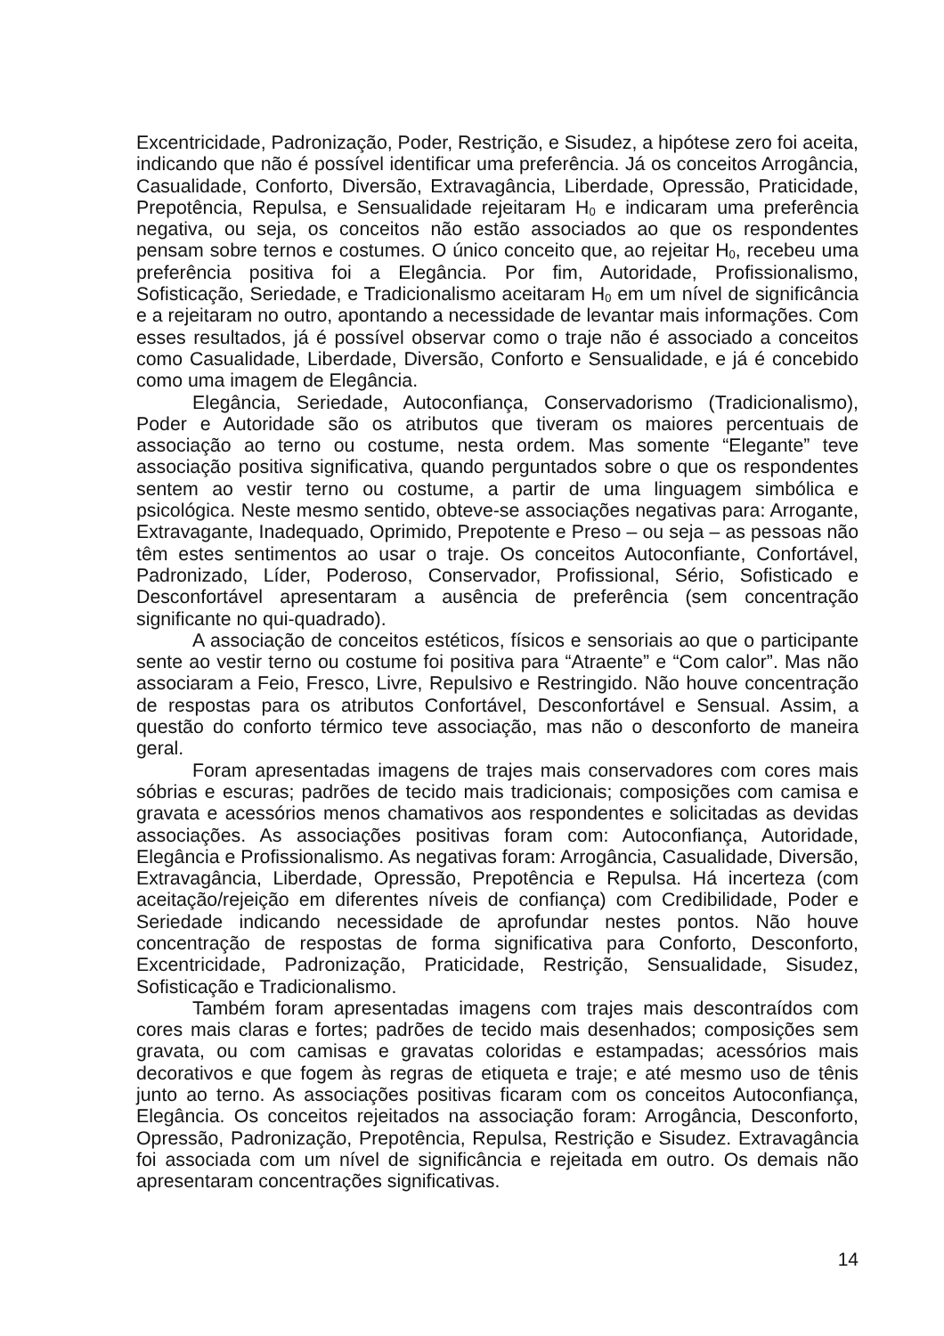Excentricidade, Padronização, Poder, Restrição, e Sisudez, a hipótese zero foi aceita, indicando que não é possível identificar uma preferência. Já os conceitos Arrogância, Casualidade, Conforto, Diversão, Extravagância, Liberdade, Opressão, Praticidade, Prepotência, Repulsa, e Sensualidade rejeitaram H<sub>0</sub> e indicaram uma preferência negativa, ou seja, os conceitos não estão associados ao que os respondentes pensam sobre ternos e costumes. O único conceito que, ao rejeitar H<sub>0</sub>, recebeu uma preferência positiva foi a Elegância. Por fim, Autoridade, Profissionalismo, Sofisticação, Seriedade, e Tradicionalismo aceitaram H<sub>0</sub> em um nível de significância e a rejeitaram no outro, apontando a necessidade de levantar mais informações. Com esses resultados, já é possível observar como o traje não é associado a conceitos como Casualidade, Liberdade, Diversão, Conforto e Sensualidade, e já é concebido como uma imagem de Elegância.
Elegância, Seriedade, Autoconfiança, Conservadorismo (Tradicionalismo), Poder e Autoridade são os atributos que tiveram os maiores percentuais de associação ao terno ou costume, nesta ordem. Mas somente “Elegante” teve associação positiva significativa, quando perguntados sobre o que os respondentes sentem ao vestir terno ou costume, a partir de uma linguagem simbólica e psicológica. Neste mesmo sentido, obteve-se associações negativas para: Arrogante, Extravagante, Inadequado, Oprimido, Prepotente e Preso – ou seja – as pessoas não têm estes sentimentos ao usar o traje. Os conceitos Autoconfiante, Confortável, Padronizado, Líder, Poderoso, Conservador, Profissional, Sério, Sofisticado e Desconfortável apresentaram a ausência de preferência (sem concentração significante no qui-quadrado).
A associação de conceitos estéticos, físicos e sensoriais ao que o participante sente ao vestir terno ou costume foi positiva para “Atraente” e “Com calor”. Mas não associaram a Feio, Fresco, Livre, Repulsivo e Restringido. Não houve concentração de respostas para os atributos Confortável, Desconfortável e Sensual. Assim, a questão do conforto térmico teve associação, mas não o desconforto de maneira geral.
Foram apresentadas imagens de trajes mais conservadores com cores mais sóbrias e escuras; padrões de tecido mais tradicionais; composições com camisa e gravata e acessórios menos chamativos aos respondentes e solicitadas as devidas associações. As associações positivas foram com: Autoconfiança, Autoridade, Elegância e Profissionalismo. As negativas foram: Arrogância, Casualidade, Diversão, Extravagância, Liberdade, Opressão, Prepotência e Repulsa. Há incerteza (com aceitação/rejeição em diferentes níveis de confiança) com Credibilidade, Poder e Seriedade indicando necessidade de aprofundar nestes pontos. Não houve concentração de respostas de forma significativa para Conforto, Desconforto, Excentricidade, Padronização, Praticidade, Restrição, Sensualidade, Sisudez, Sofisticação e Tradicionalismo.
Também foram apresentadas imagens com trajes mais descontraídos com cores mais claras e fortes; padrões de tecido mais desenhados; composições sem gravata, ou com camisas e gravatas coloridas e estampadas; acessórios mais decorativos e que fogem às regras de etiqueta e traje; e até mesmo uso de tênis junto ao terno. As associações positivas ficaram com os conceitos Autoconfiança, Elegância. Os conceitos rejeitados na associação foram: Arrogância, Desconforto, Opressão, Padronização, Prepotência, Repulsa, Restrição e Sisudez. Extravagância foi associada com um nível de significância e rejeitada em outro. Os demais não apresentaram concentrações significativas.
14